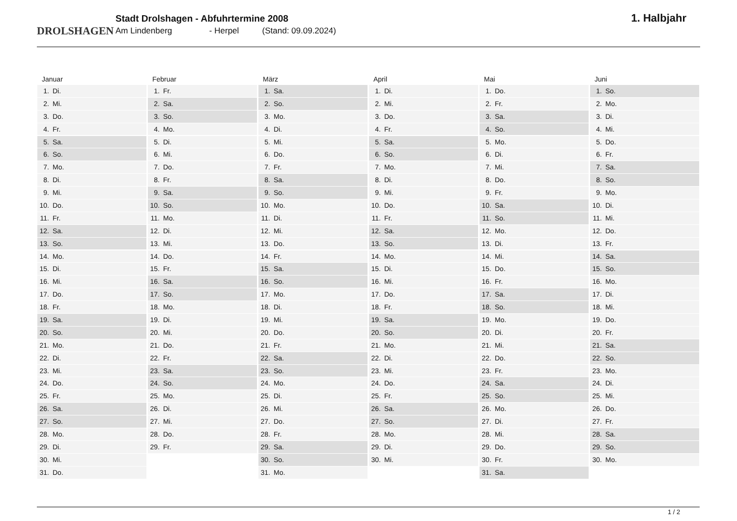DROLSHAGEN
Stadt Drolshagen - Abfuhrtermine 2008
Am Lindenberg - Herpel (Stand: 09.09.2024)
1. Halbjahr
Januar
1. Di.
2. Mi.
3. Do.
4. Fr.
5. Sa.
6. So.
7. Mo.
8. Di.
9. Mi.
10. Do.
11. Fr.
12. Sa.
13. So.
14. Mo.
15. Di.
16. Mi.
17. Do.
18. Fr.
19. Sa.
20. So.
21. Mo.
22. Di.
23. Mi.
24. Do.
25. Fr.
26. Sa.
27. So.
28. Mo.
29. Di.
30. Mi.
31. Do.
Februar
1. Fr.
2. Sa.
3. So.
4. Mo.
5. Di.
6. Mi.
7. Do.
8. Fr.
9. Sa.
10. So.
11. Mo.
12. Di.
13. Mi.
14. Do.
15. Fr.
16. Sa.
17. So.
18. Mo.
19. Di.
20. Mi.
21. Do.
22. Fr.
23. Sa.
24. So.
25. Mo.
26. Di.
27. Mi.
28. Do.
29. Fr.
März
1. Sa.
2. So.
3. Mo.
4. Di.
5. Mi.
6. Do.
7. Fr.
8. Sa.
9. So.
10. Mo.
11. Di.
12. Mi.
13. Do.
14. Fr.
15. Sa.
16. So.
17. Mo.
18. Di.
19. Mi.
20. Do.
21. Fr.
22. Sa.
23. So.
24. Mo.
25. Di.
26. Mi.
27. Do.
28. Fr.
29. Sa.
30. So.
31. Mo.
April
1. Di.
2. Mi.
3. Do.
4. Fr.
5. Sa.
6. So.
7. Mo.
8. Di.
9. Mi.
10. Do.
11. Fr.
12. Sa.
13. So.
14. Mo.
15. Di.
16. Mi.
17. Do.
18. Fr.
19. Sa.
20. So.
21. Mo.
22. Di.
23. Mi.
24. Do.
25. Fr.
26. Sa.
27. So.
28. Mo.
29. Di.
30. Mi.
Mai
1. Do.
2. Fr.
3. Sa.
4. So.
5. Mo.
6. Di.
7. Mi.
8. Do.
9. Fr.
10. Sa.
11. So.
12. Mo.
13. Di.
14. Mi.
15. Do.
16. Fr.
17. Sa.
18. So.
19. Mo.
20. Di.
21. Mi.
22. Do.
23. Fr.
24. Sa.
25. So.
26. Mo.
27. Di.
28. Mi.
29. Do.
30. Fr.
31. Sa.
Juni
1. So.
2. Mo.
3. Di.
4. Mi.
5. Do.
6. Fr.
7. Sa.
8. So.
9. Mo.
10. Di.
11. Mi.
12. Do.
13. Fr.
14. Sa.
15. So.
16. Mo.
17. Di.
18. Mi.
19. Do.
20. Fr.
21. Sa.
22. So.
23. Mo.
24. Di.
25. Mi.
26. Do.
27. Fr.
28. Sa.
29. So.
30. Mo.
1 / 2